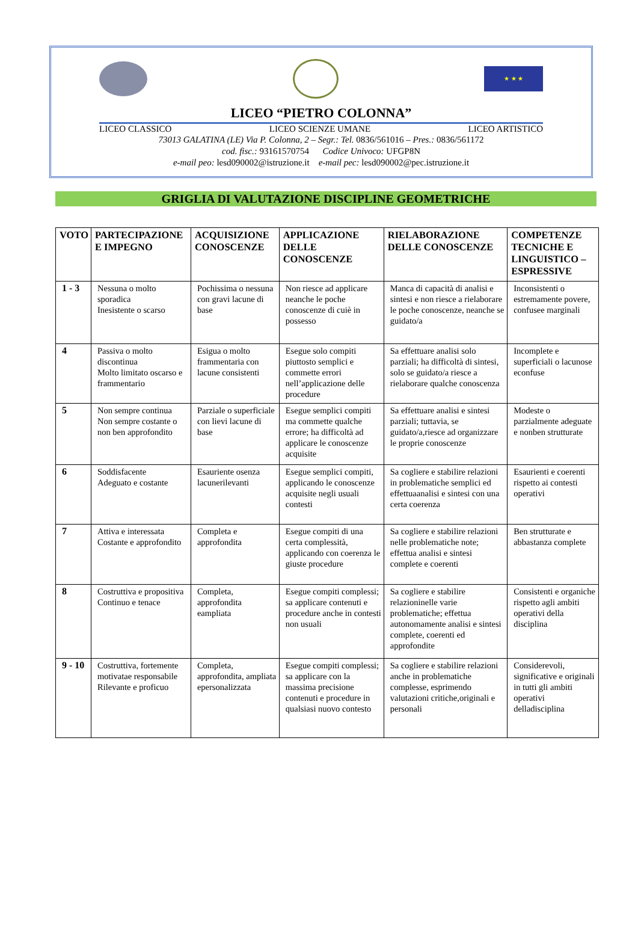★ ★ ★
LICEO “PIETRO COLONNA”
LICEO CLASSICO LICEO SCIENZE UMANE LICEO ARTISTICO
73013 GALATINA (LE) Via P. Colonna, 2 – Segr.: Tel. 0836/561016 – Pres.: 0836/561172
cod. fisc.: 93161570754 Codice Univoco: UFGP8N
e-mail peo: lesd090002@istruzione.it e-mail pec: lesd090002@pec.istruzione.it
GRIGLIA DI VALUTAZIONE DISCIPLINE GEOMETRICHE
| VOTO | PARTECIPAZIONE E IMPEGNO | ACQUISIZIONE CONOSCENZE | APPLICAZIONE DELLE CONOSCENZE | RIELABORAZIONE DELLE CONOSCENZE | COMPETENZE TECNICHE E LINGUISTICO –ESPRESSIVE |
| --- | --- | --- | --- | --- | --- |
| 1 - 3 | Nessuna o molto sporadica Inesistente o scarso | Pochissima o nessuna con gravi lacune di base | Non riesce ad applicare neanche le poche conoscenze di cuiè in possesso | Manca di capacità di analisi e sintesi e non riesce a rielaborare le poche conoscenze, neanche se guidato/a | Inconsistenti o estremamente povere, confusee marginali |
| 4 | Passiva o molto discontinua Molto limitato oscarso e frammentario | Esigua o molto frammentaria con lacune consistenti | Esegue solo compiti piuttosto semplici e commette errori nell’applicazione delle procedure | Sa effettuare analisi solo parziali; ha difficoltà di sintesi, solo se guidato/a riesce a rielaborare qualche conoscenza | Incomplete e superficiali o lacunose econfuse |
| 5 | Non sempre continua Non sempre costante o non ben approfondito | Parziale o superficiale con lievi lacune di base | Esegue semplici compiti ma commette qualche errore; ha difficoltà ad applicare le conoscenze acquisite | Sa effettuare analisi e sintesi parziali; tuttavia, se guidato/a,riesce ad organizzare le proprie conoscenze | Modeste o parzialmente adeguate e nonben strutturate |
| 6 | Soddisfacente Adeguato e costante | Esauriente osenza lacunerilevanti | Esegue semplici compiti, applicando le conoscenze acquisite negli usuali contesti | Sa cogliere e stabilire relazioni in problematiche semplici ed effettuaanalisi e sintesi con una certa coerenza | Esaurienti e coerenti rispetto ai contesti operativi |
| 7 | Attiva e interessata Costante e approfondito | Completa e approfondita | Esegue compiti di una certa complessità, applicando con coerenza le giuste procedure | Sa cogliere e stabilire relazioni nelle problematiche note; effettua analisi e sintesi complete e coerenti | Ben strutturate e abbastanza complete |
| 8 | Costruttiva e propositiva Continuo e tenace | Completa, approfondita eampliata | Esegue compiti complessi; sa applicare contenuti e procedure anche in contesti non usuali | Sa cogliere e stabilire relazioninelle varie problematiche; effettua autonomamente analisi e sintesi complete, coerenti ed approfondite | Consistenti e organiche rispetto agli ambiti operativi della disciplina |
| 9 - 10 | Costruttiva, fortemente motivatae responsabile Rilevante e proficuo | Completa, approfondita, ampliata epersonalizzata | Esegue compiti complessi; sa applicare con la massima precisione contenuti e procedure in qualsiasi nuovo contesto | Sa cogliere e stabilire relazioni anche in problematiche complesse, esprimendo valutazioni critiche,originali e personali | Considerevoli, significative e originali in tutti gli ambiti operativi delladisciplina |